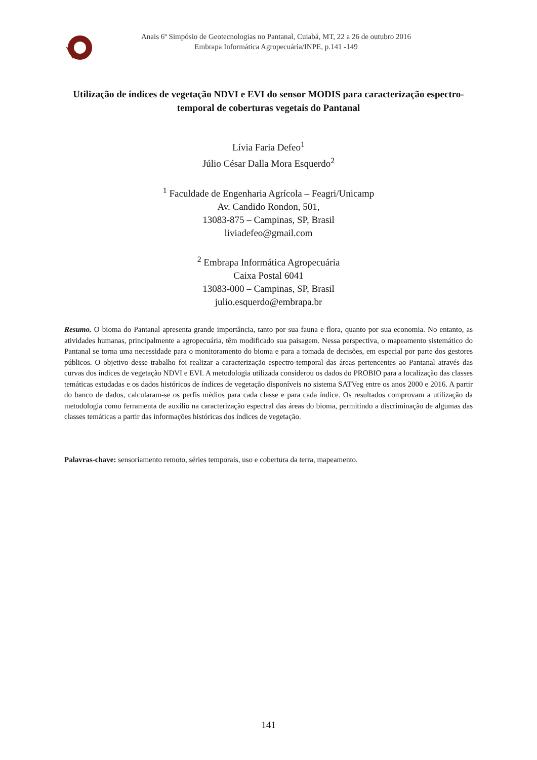Anais 6º Simpósio de Geotecnologias no Pantanal, Cuiabá, MT, 22 a 26 de outubro 2016
Embrapa Informática Agropecuária/INPE, p.141 -149
Utilização de índices de vegetação NDVI e EVI do sensor MODIS para caracterização espectro-temporal de coberturas vegetais do Pantanal
Lívia Faria Defeo<sup>1</sup>
Júlio César Dalla Mora Esquerdo<sup>2</sup>
<sup>1</sup> Faculdade de Engenharia Agrícola – Feagri/Unicamp
Av. Candido Rondon, 501,
13083-875 – Campinas, SP, Brasil
liviadefeo@gmail.com
<sup>2</sup> Embrapa Informática Agropecuária
Caixa Postal 6041
13083-000 – Campinas, SP, Brasil
julio.esquerdo@embrapa.br
Resumo. O bioma do Pantanal apresenta grande importância, tanto por sua fauna e flora, quanto por sua economia. No entanto, as atividades humanas, principalmente a agropecuária, têm modificado sua paisagem. Nessa perspectiva, o mapeamento sistemático do Pantanal se torna uma necessidade para o monitoramento do bioma e para a tomada de decisões, em especial por parte dos gestores públicos. O objetivo desse trabalho foi realizar a caracterização espectro-temporal das áreas pertencentes ao Pantanal através das curvas dos índices de vegetação NDVI e EVI. A metodologia utilizada considerou os dados do PROBIO para a localização das classes temáticas estudadas e os dados históricos de índices de vegetação disponíveis no sistema SATVeg entre os anos 2000 e 2016. A partir do banco de dados, calcularam-se os perfis médios para cada classe e para cada índice. Os resultados comprovam a utilização da metodologia como ferramenta de auxílio na caracterização espectral das áreas do bioma, permitindo a discriminação de algumas das classes temáticas a partir das informações históricas dos índices de vegetação.
Palavras-chave: sensoriamento remoto, séries temporais, uso e cobertura da terra, mapeamento.
141